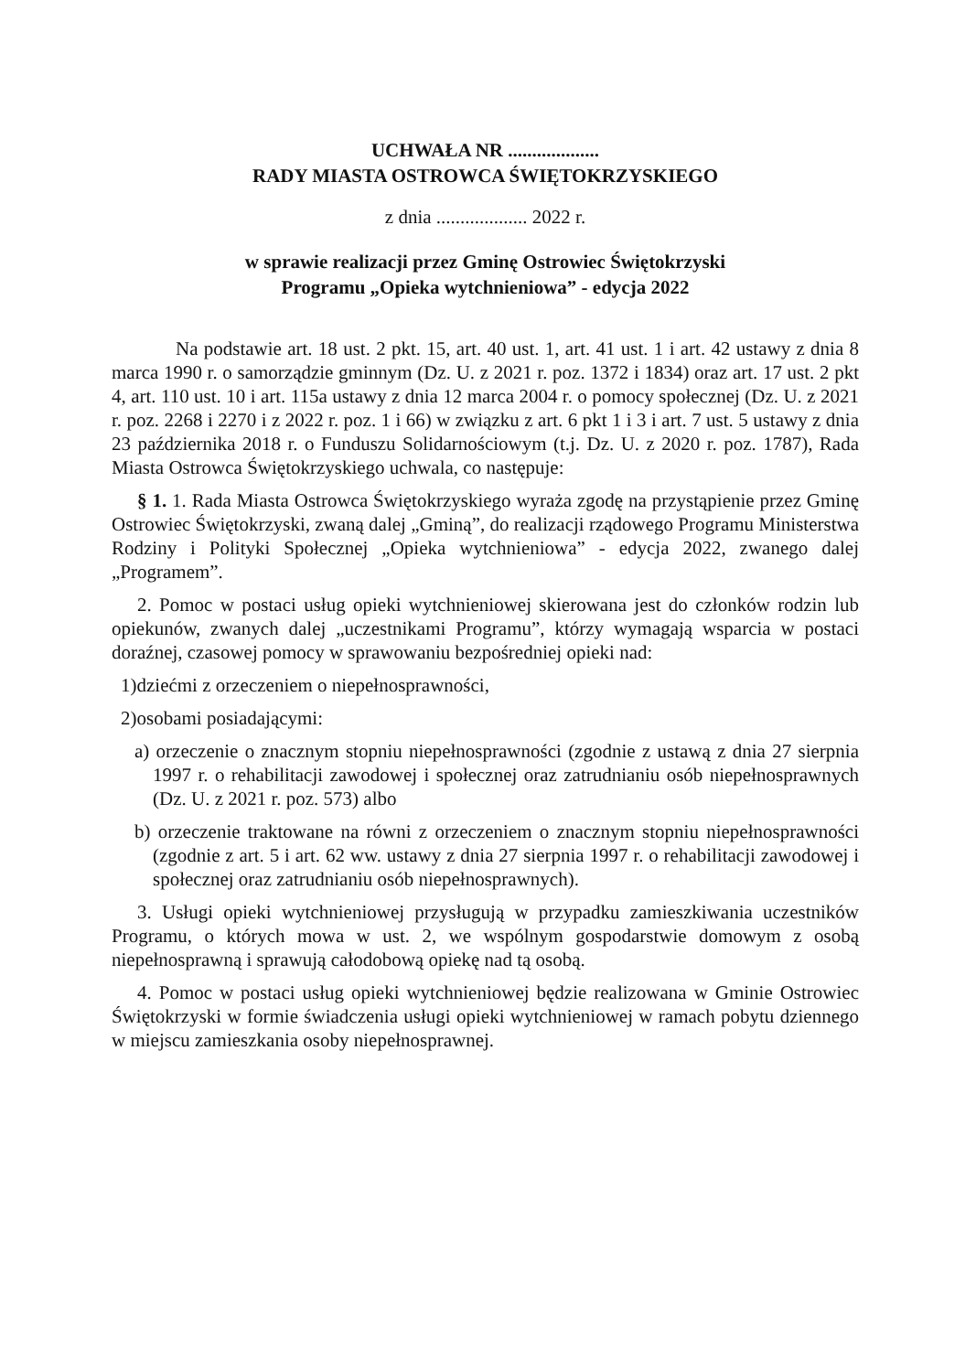UCHWAŁA NR ...................
RADY MIASTA OSTROWCA ŚWIĘTOKRZYSKIEGO
z dnia ................... 2022 r.
w sprawie realizacji przez Gminę Ostrowiec Świętokrzyski
Programu „Opieka wytchnieniowa” - edycja 2022
Na podstawie art. 18 ust. 2 pkt. 15, art. 40 ust. 1, art. 41 ust. 1 i art. 42 ustawy z dnia 8 marca 1990 r. o samorządzie gminnym (Dz. U. z 2021 r. poz. 1372 i 1834) oraz art. 17 ust. 2 pkt 4, art. 110 ust. 10 i art. 115a ustawy z dnia 12 marca 2004 r. o pomocy społecznej (Dz. U. z 2021 r. poz. 2268 i 2270 i z 2022 r. poz. 1 i 66) w związku z art. 6 pkt 1 i 3 i art. 7 ust. 5 ustawy z dnia 23 października 2018 r. o Funduszu Solidarnościowym (t.j. Dz. U. z 2020 r. poz. 1787), Rada Miasta Ostrowca Świętokrzyskiego uchwala, co następuje:
§ 1. 1. Rada Miasta Ostrowca Świętokrzyskiego wyraża zgodę na przystąpienie przez Gminę Ostrowiec Świętokrzyski, zwaną dalej „Gminą”, do realizacji rządowego Programu Ministerstwa Rodziny i Polityki Społecznej „Opieka wytchnieniowa” - edycja 2022, zwanego dalej „Programem”.
2. Pomoc w postaci usług opieki wytchnieniowej skierowana jest do członków rodzin lub opiekunów, zwanych dalej „uczestnikami Programu”, którzy wymagają wsparcia w postaci doraźnej, czasowej pomocy w sprawowaniu bezpośredniej opieki nad:
1)dziećmi z orzeczeniem o niepełnosprawności,
2)osobami posiadającymi:
a) orzeczenie o znacznym stopniu niepełnosprawności (zgodnie z ustawą z dnia 27 sierpnia 1997 r. o rehabilitacji zawodowej i społecznej oraz zatrudnianiu osób niepełnosprawnych (Dz. U. z 2021 r. poz. 573) albo
b) orzeczenie traktowane na równi z orzeczeniem o znacznym stopniu niepełnosprawności (zgodnie z art. 5 i art. 62 ww. ustawy z dnia 27 sierpnia 1997 r. o rehabilitacji zawodowej i społecznej oraz zatrudnianiu osób niepełnosprawnych).
3. Usługi opieki wytchnieniowej przysługują w przypadku zamieszkiwania uczestników Programu, o których mowa w ust. 2, we wspólnym gospodarstwie domowym z osobą niepełnosprawną i sprawują całodobową opiekę nad tą osobą.
4. Pomoc w postaci usług opieki wytchnieniowej będzie realizowana w Gminie Ostrowiec Świętokrzyski w formie świadczenia usługi opieki wytchnieniowej w ramach pobytu dziennego w miejscu zamieszkania osoby niepełnosprawnej.